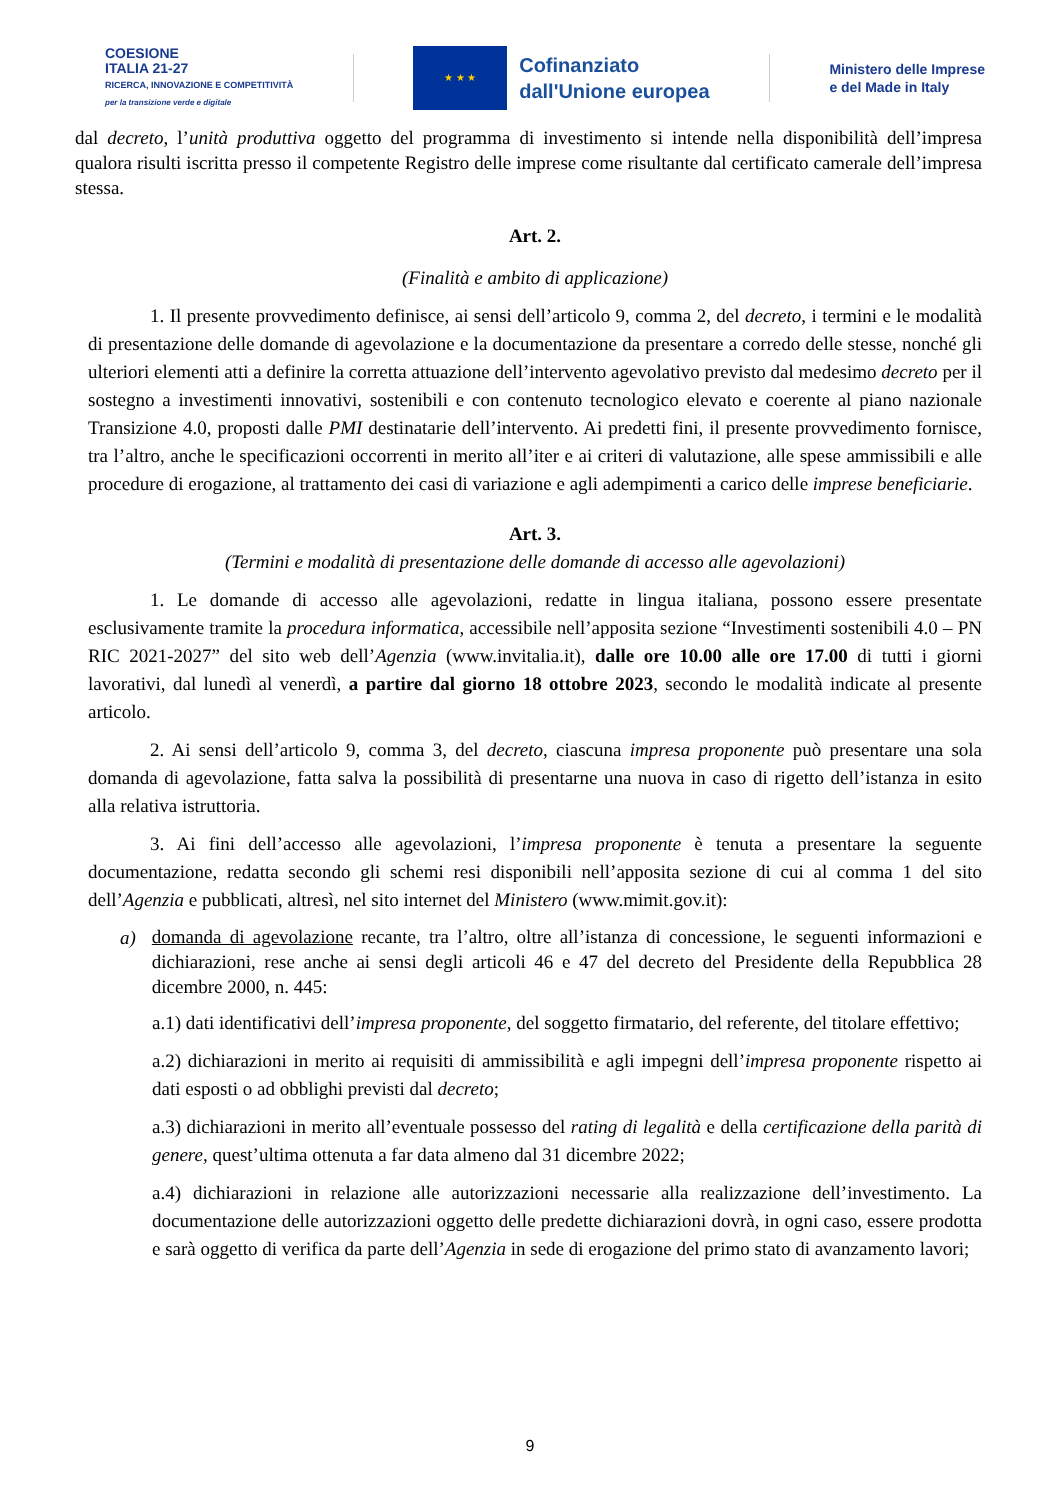COESIONE
ITALIA 21-27
RICERCA, INNOVAZIONE E COMPETITIVITÀ
per la transizione verde e digitale
★ ★ ★
Cofinanziato
dall'Unione europea
Ministero delle Imprese
e del Made in Italy
dal decreto, l’unità produttiva oggetto del programma di investimento si intende nella disponibilità dell’impresa qualora risulti iscritta presso il competente Registro delle imprese come risultante dal certificato camerale dell’impresa stessa.
Art. 2.
(Finalità e ambito di applicazione)
1. Il presente provvedimento definisce, ai sensi dell’articolo 9, comma 2, del decreto, i termini e le modalità di presentazione delle domande di agevolazione e la documentazione da presentare a corredo delle stesse, nonché gli ulteriori elementi atti a definire la corretta attuazione dell’intervento agevolativo previsto dal medesimo decreto per il sostegno a investimenti innovativi, sostenibili e con contenuto tecnologico elevato e coerente al piano nazionale Transizione 4.0, proposti dalle PMI destinatarie dell’intervento. Ai predetti fini, il presente provvedimento fornisce, tra l’altro, anche le specificazioni occorrenti in merito all’iter e ai criteri di valutazione, alle spese ammissibili e alle procedure di erogazione, al trattamento dei casi di variazione e agli adempimenti a carico delle imprese beneficiarie.
Art. 3.
(Termini e modalità di presentazione delle domande di accesso alle agevolazioni)
1. Le domande di accesso alle agevolazioni, redatte in lingua italiana, possono essere presentate esclusivamente tramite la procedura informatica, accessibile nell’apposita sezione “Investimenti sostenibili 4.0 – PN RIC 2021-2027” del sito web dell’Agenzia (www.invitalia.it), dalle ore 10.00 alle ore 17.00 di tutti i giorni lavorativi, dal lunedì al venerdì, a partire dal giorno 18 ottobre 2023, secondo le modalità indicate al presente articolo.
2. Ai sensi dell’articolo 9, comma 3, del decreto, ciascuna impresa proponente può presentare una sola domanda di agevolazione, fatta salva la possibilità di presentarne una nuova in caso di rigetto dell’istanza in esito alla relativa istruttoria.
3. Ai fini dell’accesso alle agevolazioni, l’impresa proponente è tenuta a presentare la seguente documentazione, redatta secondo gli schemi resi disponibili nell’apposita sezione di cui al comma 1 del sito dell’Agenzia e pubblicati, altresì, nel sito internet del Ministero (www.mimit.gov.it):
a)
domanda di agevolazione recante, tra l’altro, oltre all’istanza di concessione, le seguenti informazioni e dichiarazioni, rese anche ai sensi degli articoli 46 e 47 del decreto del Presidente della Repubblica 28 dicembre 2000, n. 445:
a.1) dati identificativi dell’impresa proponente, del soggetto firmatario, del referente, del titolare effettivo;
a.2) dichiarazioni in merito ai requisiti di ammissibilità e agli impegni dell’impresa proponente rispetto ai dati esposti o ad obblighi previsti dal decreto;
a.3) dichiarazioni in merito all’eventuale possesso del rating di legalità e della certificazione della parità di genere, quest’ultima ottenuta a far data almeno dal 31 dicembre 2022;
a.4) dichiarazioni in relazione alle autorizzazioni necessarie alla realizzazione dell’investimento. La documentazione delle autorizzazioni oggetto delle predette dichiarazioni dovrà, in ogni caso, essere prodotta e sarà oggetto di verifica da parte dell’Agenzia in sede di erogazione del primo stato di avanzamento lavori;
9